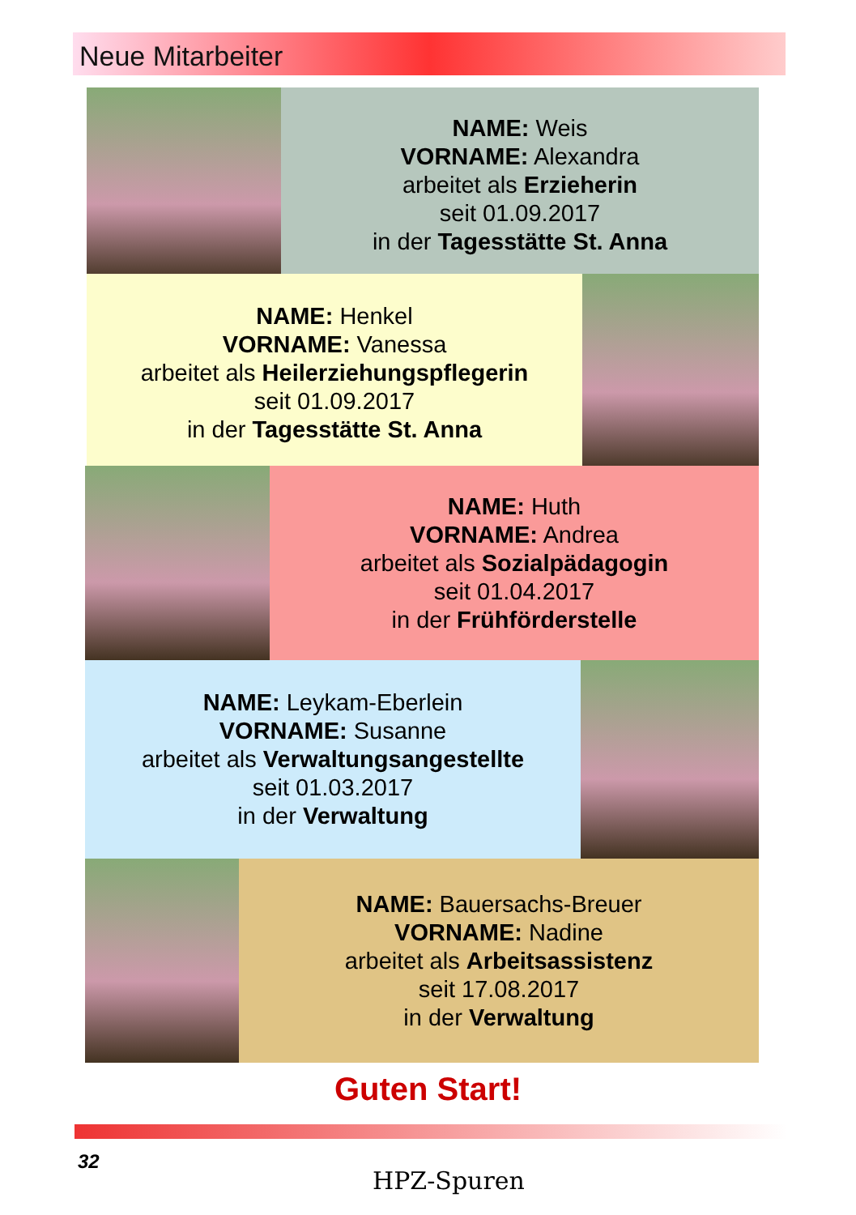Neue Mitarbeiter
NAME: Weis
VORNAME: Alexandra
arbeitet als Erzieherin
seit 01.09.2017
in der Tagesstätte St. Anna
NAME: Henkel
VORNAME: Vanessa
arbeitet als Heilerziehungspflegerin
seit 01.09.2017
in der Tagesstätte St. Anna
NAME: Huth
VORNAME: Andrea
arbeitet als Sozialpädagogin
seit 01.04.2017
in der Frühförderstelle
NAME: Leykam-Eberlein
VORNAME: Susanne
arbeitet als Verwaltungsangestellte
seit 01.03.2017
in der Verwaltung
NAME: Bauersachs-Breuer
VORNAME: Nadine
arbeitet als Arbeitsassistenz
seit 17.08.2017
in der Verwaltung
Guten Start!
32
HPZ-Spuren